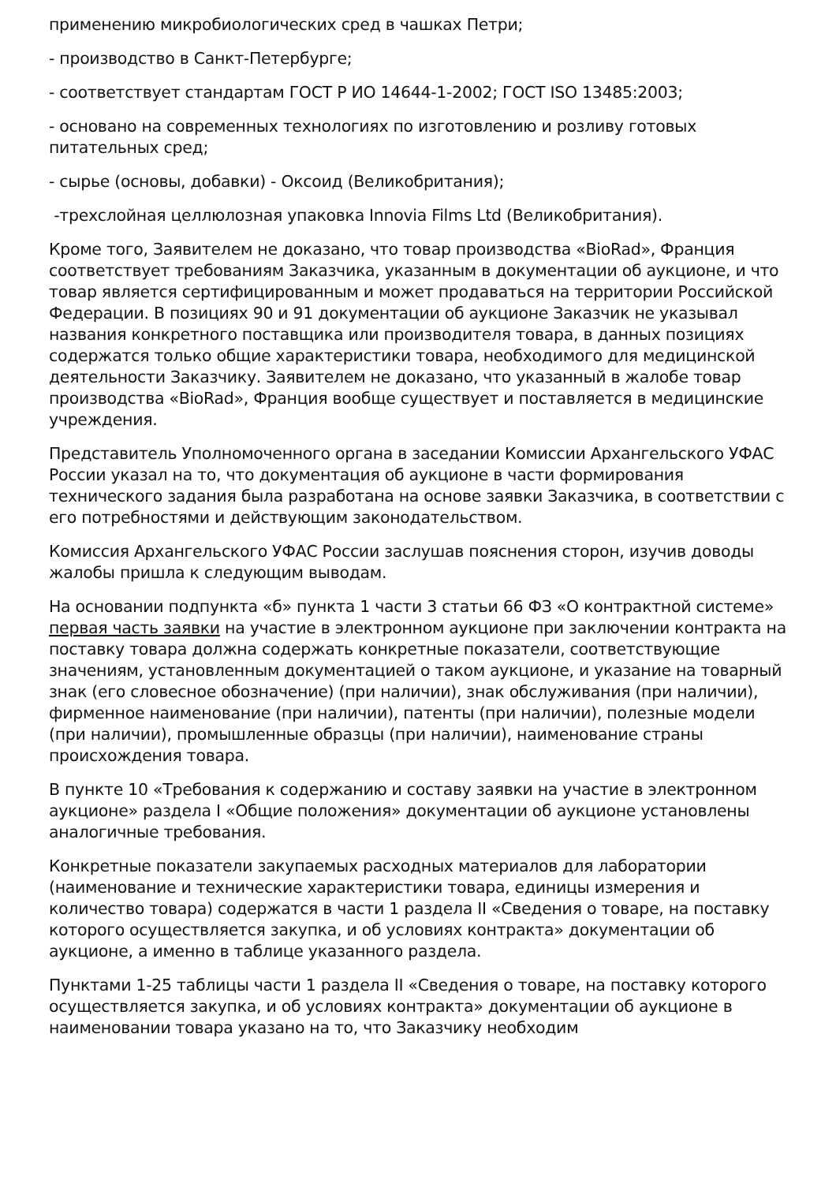применению микробиологических сред в чашках Петри;
- производство в Санкт-Петербурге;
- соответствует стандартам ГОСТ Р ИО 14644-1-2002; ГОСТ ISO 13485:2003;
- основано на современных технологиях по изготовлению и розливу готовых питательных сред;
- сырье (основы, добавки) - Оксоид (Великобритания);
-трехслойная целлюлозная упаковка Innovia Films Ltd (Великобритания).
Кроме того, Заявителем не доказано, что товар производства «BioRad», Франция соответствует требованиям Заказчика, указанным в документации об аукционе, и что товар является сертифицированным и может продаваться на территории Российской Федерации. В позициях 90 и 91 документации об аукционе Заказчик не указывал названия конкретного поставщика или производителя товара, в данных позициях содержатся только общие характеристики товара, необходимого для медицинской деятельности Заказчику. Заявителем не доказано, что указанный в жалобе товар производства «BioRad», Франция вообще существует и поставляется в медицинские учреждения.
Представитель Уполномоченного органа в заседании Комиссии Архангельского УФАС России указал на то, что документация об аукционе в части формирования технического задания была разработана на основе заявки Заказчика, в соответствии с его потребностями и действующим законодательством.
Комиссия Архангельского УФАС России заслушав пояснения сторон, изучив доводы жалобы пришла к следующим выводам.
На основании подпункта «б» пункта 1 части 3 статьи 66 ФЗ «О контрактной системе» первая часть заявки на участие в электронном аукционе при заключении контракта на поставку товара должна содержать конкретные показатели, соответствующие значениям, установленным документацией о таком аукционе, и указание на товарный знак (его словесное обозначение) (при наличии), знак обслуживания (при наличии), фирменное наименование (при наличии), патенты (при наличии), полезные модели (при наличии), промышленные образцы (при наличии), наименование страны происхождения товара.
В пункте 10 «Требования к содержанию и составу заявки на участие в электронном аукционе» раздела I «Общие положения» документации об аукционе установлены аналогичные требования.
Конкретные показатели закупаемых расходных материалов для лаборатории (наименование и технические характеристики товара, единицы измерения и количество товара) содержатся в части 1 раздела II «Сведения о товаре, на поставку которого осуществляется закупка, и об условиях контракта» документации об аукционе, а именно в таблице указанного раздела.
Пунктами 1-25 таблицы части 1 раздела II «Сведения о товаре, на поставку которого осуществляется закупка, и об условиях контракта» документации об аукционе в наименовании товара указано на то, что Заказчику необходим